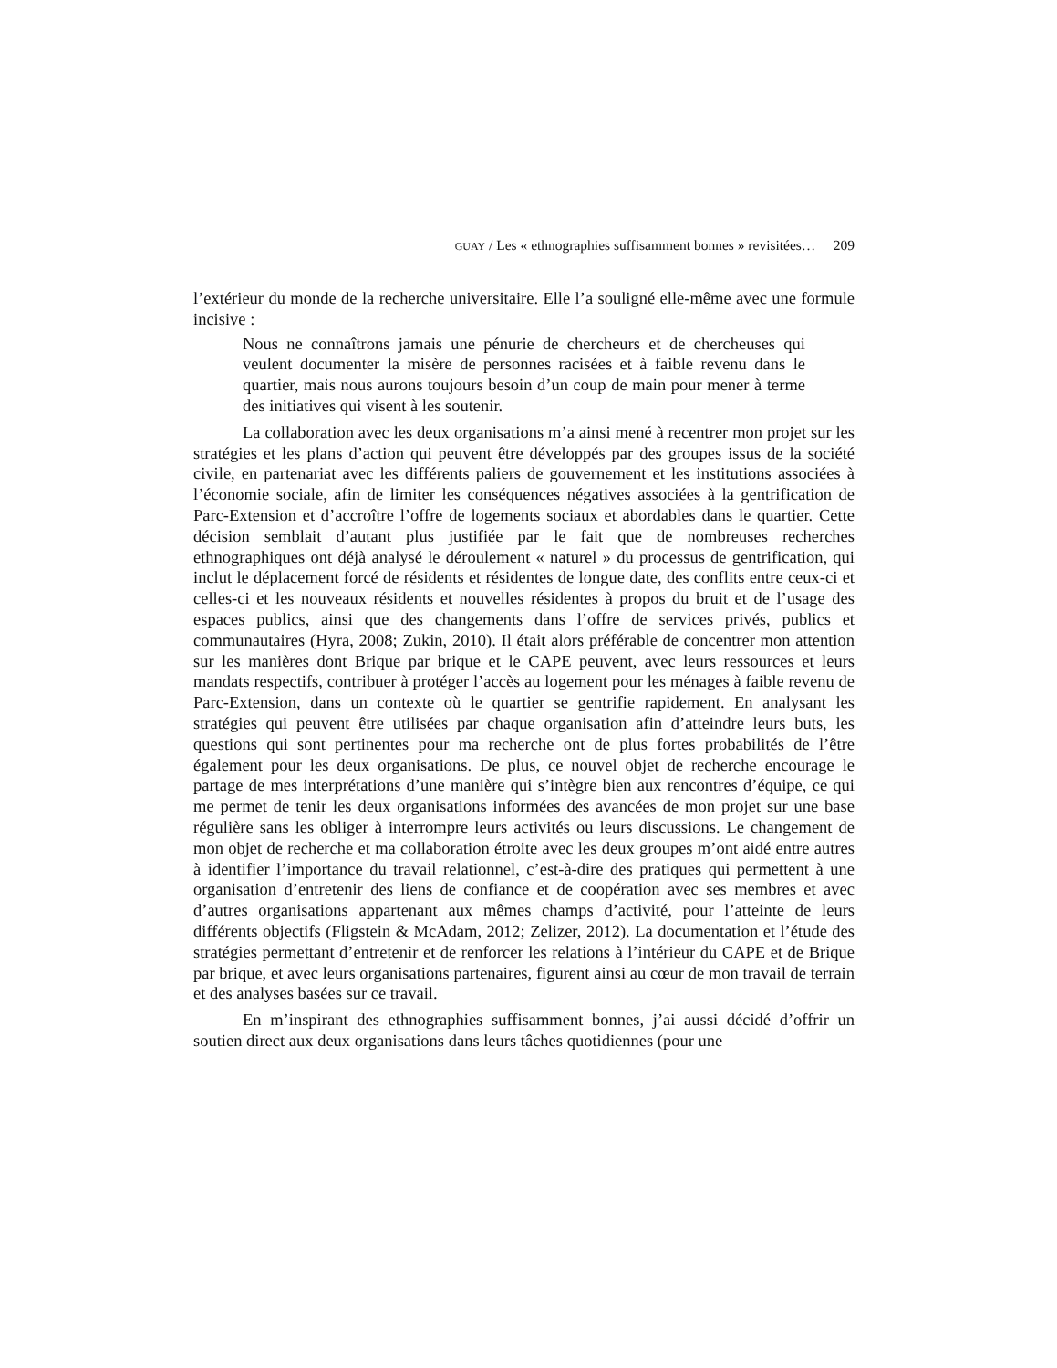GUAY / Les « ethnographies suffisamment bonnes » revisitées… 209
l’extérieur du monde de la recherche universitaire. Elle l’a souligné elle-même avec une formule incisive :
Nous ne connaîtrons jamais une pénurie de chercheurs et de chercheuses qui veulent documenter la misère de personnes racisées et à faible revenu dans le quartier, mais nous aurons toujours besoin d’un coup de main pour mener à terme des initiatives qui visent à les soutenir.
La collaboration avec les deux organisations m’a ainsi mené à recentrer mon projet sur les stratégies et les plans d’action qui peuvent être développés par des groupes issus de la société civile, en partenariat avec les différents paliers de gouvernement et les institutions associées à l’économie sociale, afin de limiter les conséquences négatives associées à la gentrification de Parc-Extension et d’accroître l’offre de logements sociaux et abordables dans le quartier. Cette décision semblait d’autant plus justifiée par le fait que de nombreuses recherches ethnographiques ont déjà analysé le déroulement « naturel » du processus de gentrification, qui inclut le déplacement forcé de résidents et résidentes de longue date, des conflits entre ceux-ci et celles-ci et les nouveaux résidents et nouvelles résidentes à propos du bruit et de l’usage des espaces publics, ainsi que des changements dans l’offre de services privés, publics et communautaires (Hyra, 2008; Zukin, 2010). Il était alors préférable de concentrer mon attention sur les manières dont Brique par brique et le CAPE peuvent, avec leurs ressources et leurs mandats respectifs, contribuer à protéger l’accès au logement pour les ménages à faible revenu de Parc-Extension, dans un contexte où le quartier se gentrifie rapidement. En analysant les stratégies qui peuvent être utilisées par chaque organisation afin d’atteindre leurs buts, les questions qui sont pertinentes pour ma recherche ont de plus fortes probabilités de l’être également pour les deux organisations. De plus, ce nouvel objet de recherche encourage le partage de mes interprétations d’une manière qui s’intègre bien aux rencontres d’équipe, ce qui me permet de tenir les deux organisations informées des avancées de mon projet sur une base régulière sans les obliger à interrompre leurs activités ou leurs discussions. Le changement de mon objet de recherche et ma collaboration étroite avec les deux groupes m’ont aidé entre autres à identifier l’importance du travail relationnel, c’est-à-dire des pratiques qui permettent à une organisation d’entretenir des liens de confiance et de coopération avec ses membres et avec d’autres organisations appartenant aux mêmes champs d’activité, pour l’atteinte de leurs différents objectifs (Fligstein & McAdam, 2012; Zelizer, 2012). La documentation et l’étude des stratégies permettant d’entretenir et de renforcer les relations à l’intérieur du CAPE et de Brique par brique, et avec leurs organisations partenaires, figurent ainsi au cœur de mon travail de terrain et des analyses basées sur ce travail.
En m’inspirant des ethnographies suffisamment bonnes, j’ai aussi décidé d’offrir un soutien direct aux deux organisations dans leurs tâches quotidiennes (pour une